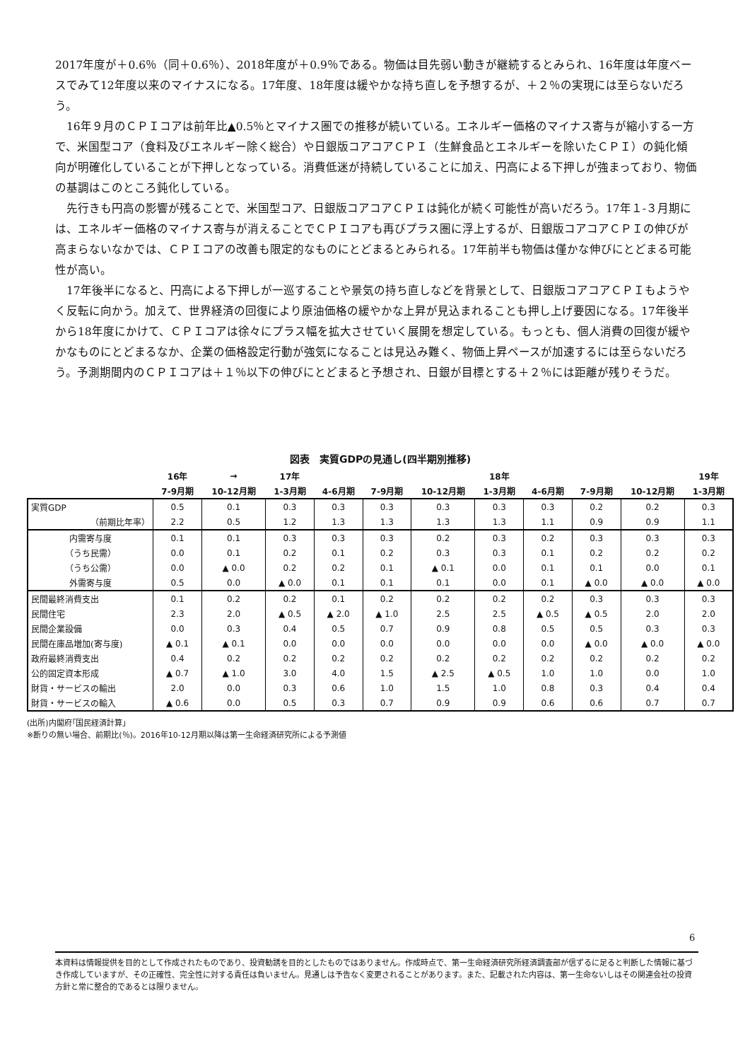2017年度が＋0.6％（同＋0.6％）、2018年度が＋0.9％である。物価は目先弱い動きが継続するとみられ、16年度は年度ベースでみて12年度以来のマイナスになる。17年度、18年度は緩やかな持ち直しを予想するが、＋２％の実現には至らないだろう。
　16年９月のＣＰＩコアは前年比▲0.5％とマイナス圏での推移が続いている。エネルギー価格のマイナス寄与が縮小する一方で、米国型コア（食料及びエネルギー除く総合）や日銀版コアコアＣＰＩ（生鮮食品とエネルギーを除いたＣＰＩ）の鈍化傾向が明確化していることが下押しとなっている。消費低迷が持続していることに加え、円高による下押しが強まっており、物価の基調はこのところ鈍化している。
　先行きも円高の影響が残ることで、米国型コア、日銀版コアコアＣＰＩは鈍化が続く可能性が高いだろう。17年１-３月期には、エネルギー価格のマイナス寄与が消えることでＣＰＩコアも再びプラス圏に浮上するが、日銀版コアコアＣＰＩの伸びが高まらないなかでは、ＣＰＩコアの改善も限定的なものにとどまるとみられる。17年前半も物価は僅かな伸びにとどまる可能性が高い。
　17年後半になると、円高による下押しが一巡することや景気の持ち直しなどを背景として、日銀版コアコアＣＰＩもようやく反転に向かう。加えて、世界経済の回復により原油価格の緩やかな上昇が見込まれることも押し上げ要因になる。17年後半から18年度にかけて、ＣＰＩコアは徐々にプラス幅を拡大させていく展開を想定している。もっとも、個人消費の回復が緩やかなものにとどまるなか、企業の価格設定行動が強気になることは見込み難く、物価上昇ペースが加速するには至らないだろう。予測期間内のＣＰＩコアは＋１％以下の伸びにとどまると予想され、日銀が目標とする＋２％には距離が残りそうだ。
図表　実質GDPの見通し(四半期別推移)
| | 16年 | → | 17年 | | | | 18年 | | | | 19年 |
| --- | --- | --- | --- | --- | --- | --- | --- | --- | --- | --- | --- |
| | 7-9月期 | 10-12月期 | 1-3月期 | 4-6月期 | 7-9月期 | 10-12月期 | 1-3月期 | 4-6月期 | 7-9月期 | 10-12月期 | 1-3月期 |
| 実質GDP | 0.5 | 0.1 | 0.3 | 0.3 | 0.3 | 0.3 | 0.3 | 0.3 | 0.2 | 0.2 | 0.3 |
| （前期比年率） | 2.2 | 0.5 | 1.2 | 1.3 | 1.3 | 1.3 | 1.3 | 1.1 | 0.9 | 0.9 | 1.1 |
| 内需寄与度 | 0.1 | 0.1 | 0.3 | 0.3 | 0.3 | 0.2 | 0.3 | 0.2 | 0.3 | 0.3 | 0.3 |
| （うち民需） | 0.0 | 0.1 | 0.2 | 0.1 | 0.2 | 0.3 | 0.3 | 0.1 | 0.2 | 0.2 | 0.2 |
| （うち公需） | 0.0 | ▲ 0.0 | 0.2 | 0.2 | 0.1 | ▲ 0.1 | 0.0 | 0.1 | 0.1 | 0.0 | 0.1 |
| 外需寄与度 | 0.5 | 0.0 | ▲ 0.0 | 0.1 | 0.1 | 0.1 | 0.0 | 0.1 | ▲ 0.0 | ▲ 0.0 | ▲ 0.0 |
| 民間最終消費支出 | 0.1 | 0.2 | 0.2 | 0.1 | 0.2 | 0.2 | 0.2 | 0.2 | 0.3 | 0.3 | 0.3 |
| 民間住宅 | 2.3 | 2.0 | ▲ 0.5 | ▲ 2.0 | ▲ 1.0 | 2.5 | 2.5 | ▲ 0.5 | ▲ 0.5 | 2.0 | 2.0 |
| 民間企業設備 | 0.0 | 0.3 | 0.4 | 0.5 | 0.7 | 0.9 | 0.8 | 0.5 | 0.5 | 0.3 | 0.3 |
| 民間在庫品増加(寄与度) | ▲ 0.1 | ▲ 0.1 | 0.0 | 0.0 | 0.0 | 0.0 | 0.0 | 0.0 | ▲ 0.0 | ▲ 0.0 | ▲ 0.0 |
| 政府最終消費支出 | 0.4 | 0.2 | 0.2 | 0.2 | 0.2 | 0.2 | 0.2 | 0.2 | 0.2 | 0.2 | 0.2 |
| 公的固定資本形成 | ▲ 0.7 | ▲ 1.0 | 3.0 | 4.0 | 1.5 | ▲ 2.5 | ▲ 0.5 | 1.0 | 1.0 | 0.0 | 1.0 |
| 財貨・サービスの輸出 | 2.0 | 0.0 | 0.3 | 0.6 | 1.0 | 1.5 | 1.0 | 0.8 | 0.3 | 0.4 | 0.4 |
| 財貨・サービスの輸入 | ▲ 0.6 | 0.0 | 0.5 | 0.3 | 0.7 | 0.9 | 0.9 | 0.6 | 0.6 | 0.7 | 0.7 |
(出所)内閣府｢国民経済計算｣
※断りの無い場合、前期比(％)。2016年10-12月期以降は第一生命経済研究所による予測値
6
本資料は情報提供を目的として作成されたものであり、投資勧誘を目的としたものではありません。作成時点で、第一生命経済研究所経済調査部が信ずるに足ると判断した情報に基づき作成していますが、その正確性、完全性に対する責任は負いません。見通しは予告なく変更されることがあります。また、記載された内容は、第一生命ないしはその関連会社の投資方針と常に整合的であるとは限りません。